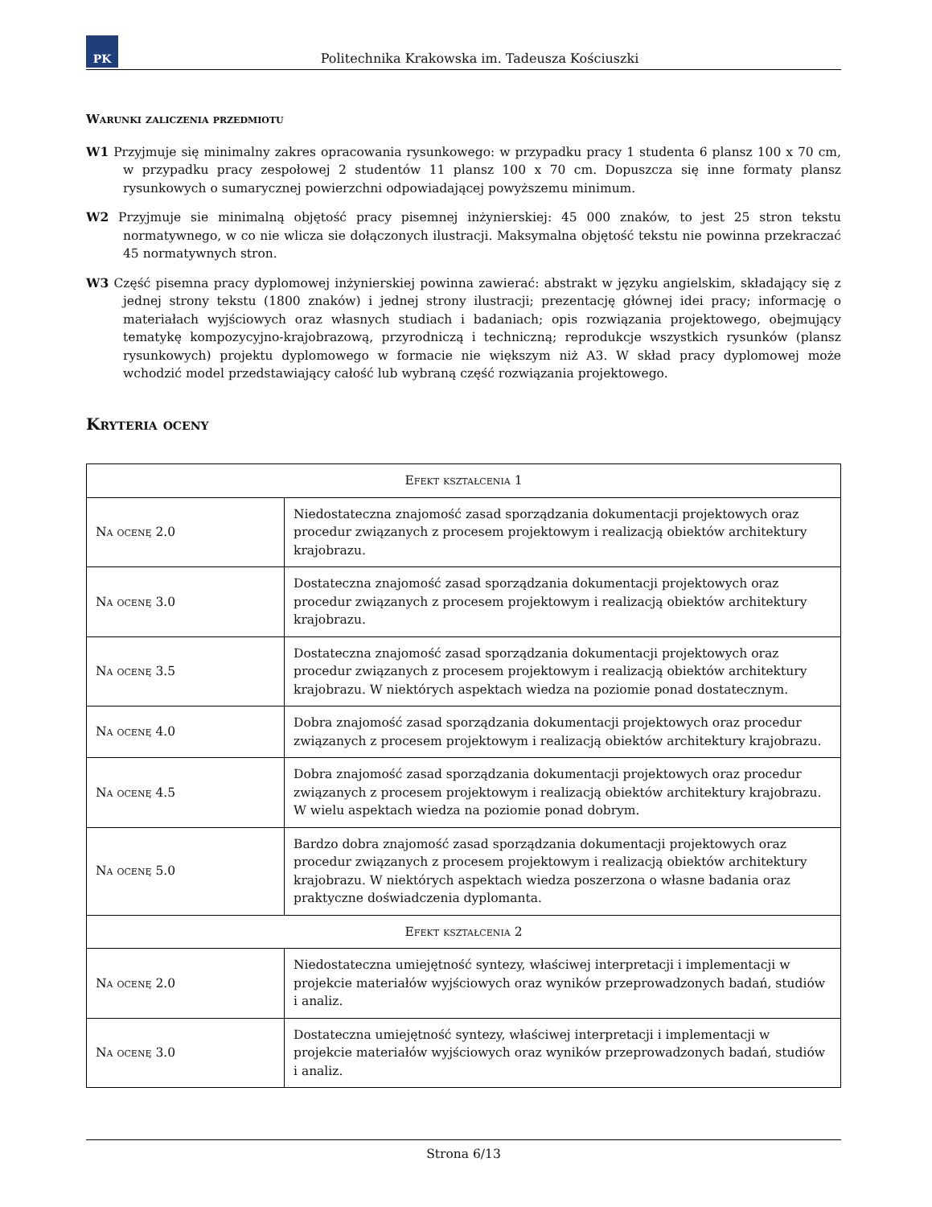PK
Politechnika Krakowska im. Tadeusza Kościuszki
Warunki zaliczenia przedmiotu
W1 Przyjmuje się minimalny zakres opracowania rysunkowego: w przypadku pracy 1 studenta 6 plansz 100 x 70 cm, w przypadku pracy zespołowej 2 studentów 11 plansz 100 x 70 cm. Dopuszcza się inne formaty plansz rysunkowych o sumarycznej powierzchni odpowiadającej powyższemu minimum.
W2 Przyjmuje sie minimalną objętość pracy pisemnej inżynierskiej: 45 000 znaków, to jest 25 stron tekstu normatywnego, w co nie wlicza sie dołączonych ilustracji. Maksymalna objętość tekstu nie powinna przekraczać 45 normatywnych stron.
W3 Część pisemna pracy dyplomowej inżynierskiej powinna zawierać: abstrakt w języku angielskim, składający się z jednej strony tekstu (1800 znaków) i jednej strony ilustracji; prezentację głównej idei pracy; informację o materiałach wyjściowych oraz własnych studiach i badaniach; opis rozwiązania projektowego, obejmujący tematykę kompozycyjno-krajobrazową, przyrodniczą i techniczną; reprodukcje wszystkich rysunków (plansz rysunkowych) projektu dyplomowego w formacie nie większym niż A3. W skład pracy dyplomowej może wchodzić model przedstawiający całość lub wybraną część rozwiązania projektowego.
Kryteria oceny
| Efekt kształcenia 1 | |
| Na ocenę 2.0 | Niedostateczna znajomość zasad sporządzania dokumentacji projektowych oraz procedur związanych z procesem projektowym i realizacją obiektów architektury krajobrazu. |
| Na ocenę 3.0 | Dostateczna znajomość zasad sporządzania dokumentacji projektowych oraz procedur związanych z procesem projektowym i realizacją obiektów architektury krajobrazu. |
| Na ocenę 3.5 | Dostateczna znajomość zasad sporządzania dokumentacji projektowych oraz procedur związanych z procesem projektowym i realizacją obiektów architektury krajobrazu. W niektórych aspektach wiedza na poziomie ponad dostatecznym. |
| Na ocenę 4.0 | Dobra znajomość zasad sporządzania dokumentacji projektowych oraz procedur związanych z procesem projektowym i realizacją obiektów architektury krajobrazu. |
| Na ocenę 4.5 | Dobra znajomość zasad sporządzania dokumentacji projektowych oraz procedur związanych z procesem projektowym i realizacją obiektów architektury krajobrazu. W wielu aspektach wiedza na poziomie ponad dobrym. |
| Na ocenę 5.0 | Bardzo dobra znajomość zasad sporządzania dokumentacji projektowych oraz procedur związanych z procesem projektowym i realizacją obiektów architektury krajobrazu. W niektórych aspektach wiedza poszerzona o własne badania oraz praktyczne doświadczenia dyplomanta. |
| Efekt kształcenia 2 | |
| Na ocenę 2.0 | Niedostateczna umiejętność syntezy, właściwej interpretacji i implementacji w projekcie materiałów wyjściowych oraz wyników przeprowadzonych badań, studiów i analiz. |
| Na ocenę 3.0 | Dostateczna umiejętność syntezy, właściwej interpretacji i implementacji w projekcie materiałów wyjściowych oraz wyników przeprowadzonych badań, studiów i analiz. |
Strona 6/13